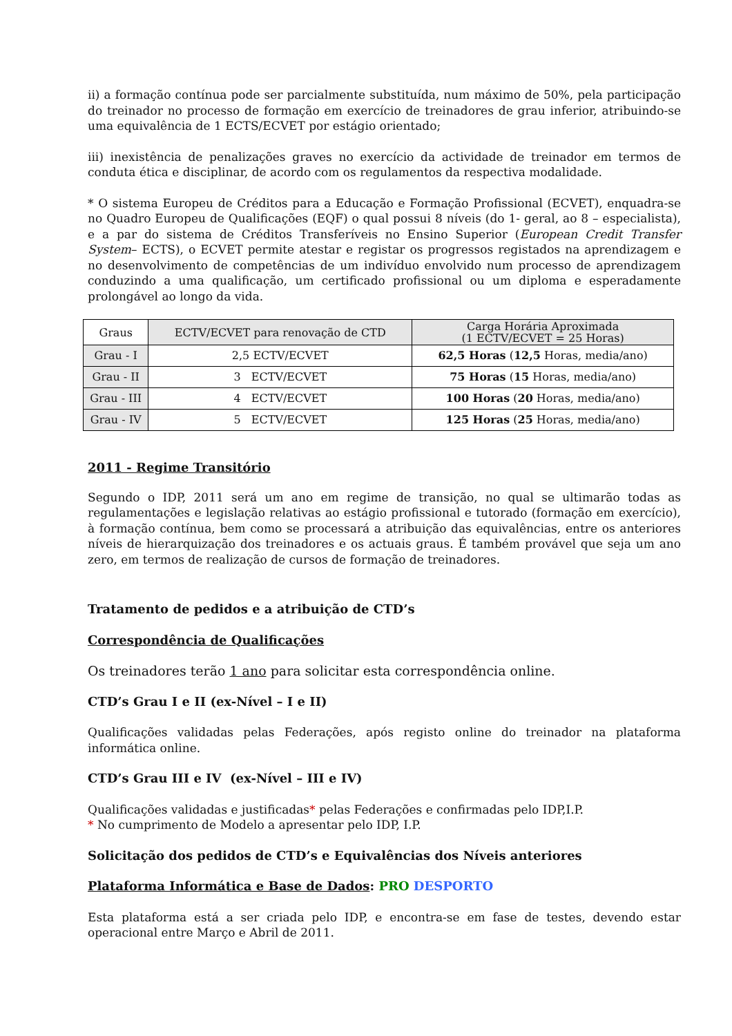ii) a formação contínua pode ser parcialmente substituída, num máximo de 50%, pela participação do treinador no processo de formação em exercício de treinadores de grau inferior, atribuindo-se uma equivalência de 1 ECTS/ECVET por estágio orientado;
iii) inexistência de penalizações graves no exercício da actividade de treinador em termos de conduta ética e disciplinar, de acordo com os regulamentos da respectiva modalidade.
* O sistema Europeu de Créditos para a Educação e Formação Profissional (ECVET), enquadra-se no Quadro Europeu de Qualificações (EQF) o qual possui 8 níveis (do 1- geral, ao 8 – especialista), e a par do sistema de Créditos Transferíveis no Ensino Superior (European Credit Transfer System– ECTS), o ECVET permite atestar e registar os progressos registados na aprendizagem e no desenvolvimento de competências de um indivíduo envolvido num processo de aprendizagem conduzindo a uma qualificação, um certificado profissional ou um diploma e esperadamente prolongável ao longo da vida.
| Graus | ECTV/ECVET para renovação de CTD | Carga Horária Aproximada (1 ECTV/ECVET = 25 Horas) |
| --- | --- | --- |
| Grau - I | 2,5 ECTV/ECVET | 62,5 Horas ( 12,5 Horas, media/ano) |
| Grau - II | 3 ECTV/ECVET | 75 Horas ( 15 Horas, media/ano) |
| Grau - III | 4 ECTV/ECVET | 100 Horas ( 20 Horas, media/ano) |
| Grau - IV | 5 ECTV/ECVET | 125 Horas ( 25 Horas, media/ano) |
2011 - Regime Transitório
Segundo o IDP, 2011 será um ano em regime de transição, no qual se ultimarão todas as regulamentações e legislação relativas ao estágio profissional e tutorado (formação em exercício), à formação contínua, bem como se processará a atribuição das equivalências, entre os anteriores níveis de hierarquização dos treinadores e os actuais graus. É também provável que seja um ano zero, em termos de realização de cursos de formação de treinadores.
Tratamento de pedidos e a atribuição de CTD’s
Correspondência de Qualificações
Os treinadores terão 1 ano para solicitar esta correspondência online.
CTD’s Grau I e II (ex-Nível – I e II)
Qualificações validadas pelas Federações, após registo online do treinador na plataforma informática online.
CTD’s Grau III e IV (ex-Nível – III e IV)
Qualificações validadas e justificadas* pelas Federações e confirmadas pelo IDP,I.P.
* No cumprimento de Modelo a apresentar pelo IDP, I.P.
Solicitação dos pedidos de CTD’s e Equivalências dos Níveis anteriores
Plataforma Informática e Base de Dados: PRO DESPORTO
Esta plataforma está a ser criada pelo IDP, e encontra-se em fase de testes, devendo estar operacional entre Março e Abril de 2011.